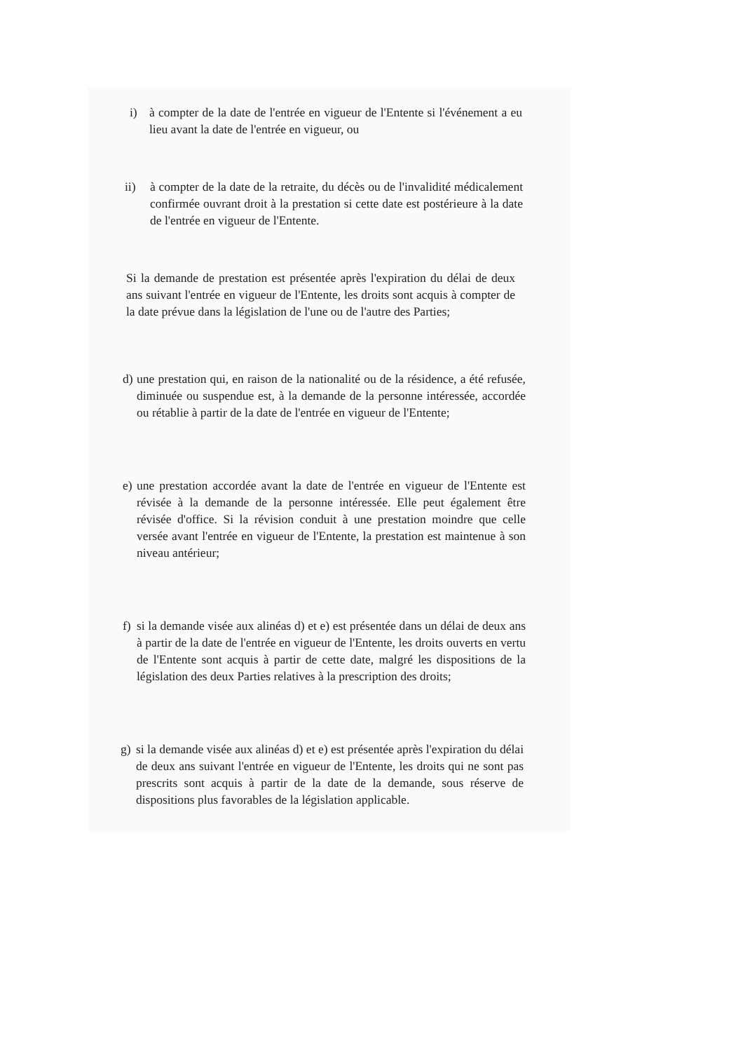i) à compter de la date de l'entrée en vigueur de l'Entente si l'événement a eu lieu avant la date de l'entrée en vigueur, ou
ii) à compter de la date de la retraite, du décès ou de l'invalidité médicalement confirmée ouvrant droit à la prestation si cette date est postérieure à la date de l'entrée en vigueur de l'Entente.
Si la demande de prestation est présentée après l'expiration du délai de deux ans suivant l'entrée en vigueur de l'Entente, les droits sont acquis à compter de la date prévue dans la législation de l'une ou de l'autre des Parties;
d) une prestation qui, en raison de la nationalité ou de la résidence, a été refusée, diminuée ou suspendue est, à la demande de la personne intéressée, accordée ou rétablie à partir de la date de l'entrée en vigueur de l'Entente;
e) une prestation accordée avant la date de l'entrée en vigueur de l'Entente est révisée à la demande de la personne intéressée. Elle peut également être révisée d'office. Si la révision conduit à une prestation moindre que celle versée avant l'entrée en vigueur de l'Entente, la prestation est maintenue à son niveau antérieur;
f) si la demande visée aux alinéas d) et e) est présentée dans un délai de deux ans à partir de la date de l'entrée en vigueur de l'Entente, les droits ouverts en vertu de l'Entente sont acquis à partir de cette date, malgré les dispositions de la législation des deux Parties relatives à la prescription des droits;
g) si la demande visée aux alinéas d) et e) est présentée après l'expiration du délai de deux ans suivant l'entrée en vigueur de l'Entente, les droits qui ne sont pas prescrits sont acquis à partir de la date de la demande, sous réserve de dispositions plus favorables de la législation applicable.